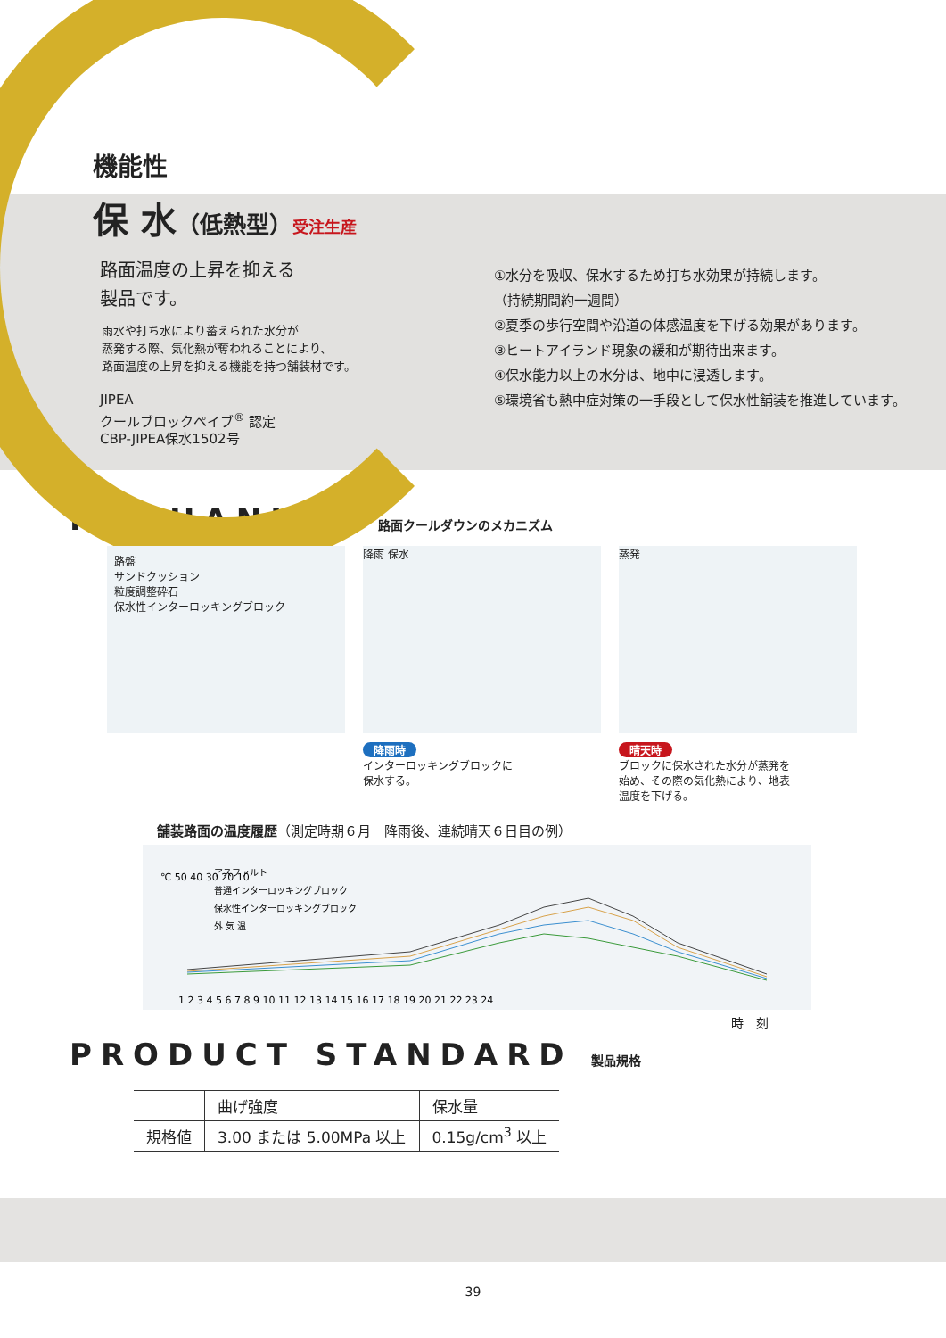機能性
保 水（低熱型）受注生産
路面温度の上昇を抑える
製品です。
雨水や打ち水により蓄えられた水分が
蒸発する際、気化熱が奪われることにより、
路面温度の上昇を抑える機能を持つ舗装材です。
JIPEA
クールブロックペイブ<sup>®</sup> 認定
CBP-JIPEA保水1502号
①水分を吸収、保水するため打ち水効果が持続します。
（持続期間約一週間）
②夏季の歩行空間や沿道の体感温度を下げる効果があります。
③ヒートアイランド現象の緩和が期待出来ます。
④保水能力以上の水分は、地中に浸透します。
⑤環境省も熱中症対策の一手段として保水性舗装を推進しています。
MECHANISM 路面クールダウンのメカニズム
路盤
サンドクッション
粒度調整砕石
保水性インターロッキングブロック
降雨 保水
降雨時
インターロッキングブロックに
保水する。
蒸発
晴天時
ブロックに保水された水分が蒸発を
始め、その際の気化熱により、地表
温度を下げる。
舗装路面の温度履歴（測定時期６月　降雨後、連続晴天６日目の例）
℃ 50 40 30 20 10
アスファルト
普通インターロッキングブロック
保水性インターロッキングブロック
外 気 温
1 2 3 4 5 6 7 8 9 10 11 12 13 14 15 16 17 18 19 20 21 22 23 24
時　刻
PRODUCT STANDARD 製品規格
| | 曲げ強度 | 保水量 |
| --- | --- | --- |
| 規格値 | 3.00 または 5.00MPa 以上 | 0.15g/cm<sup>3</sup> 以上 |
39